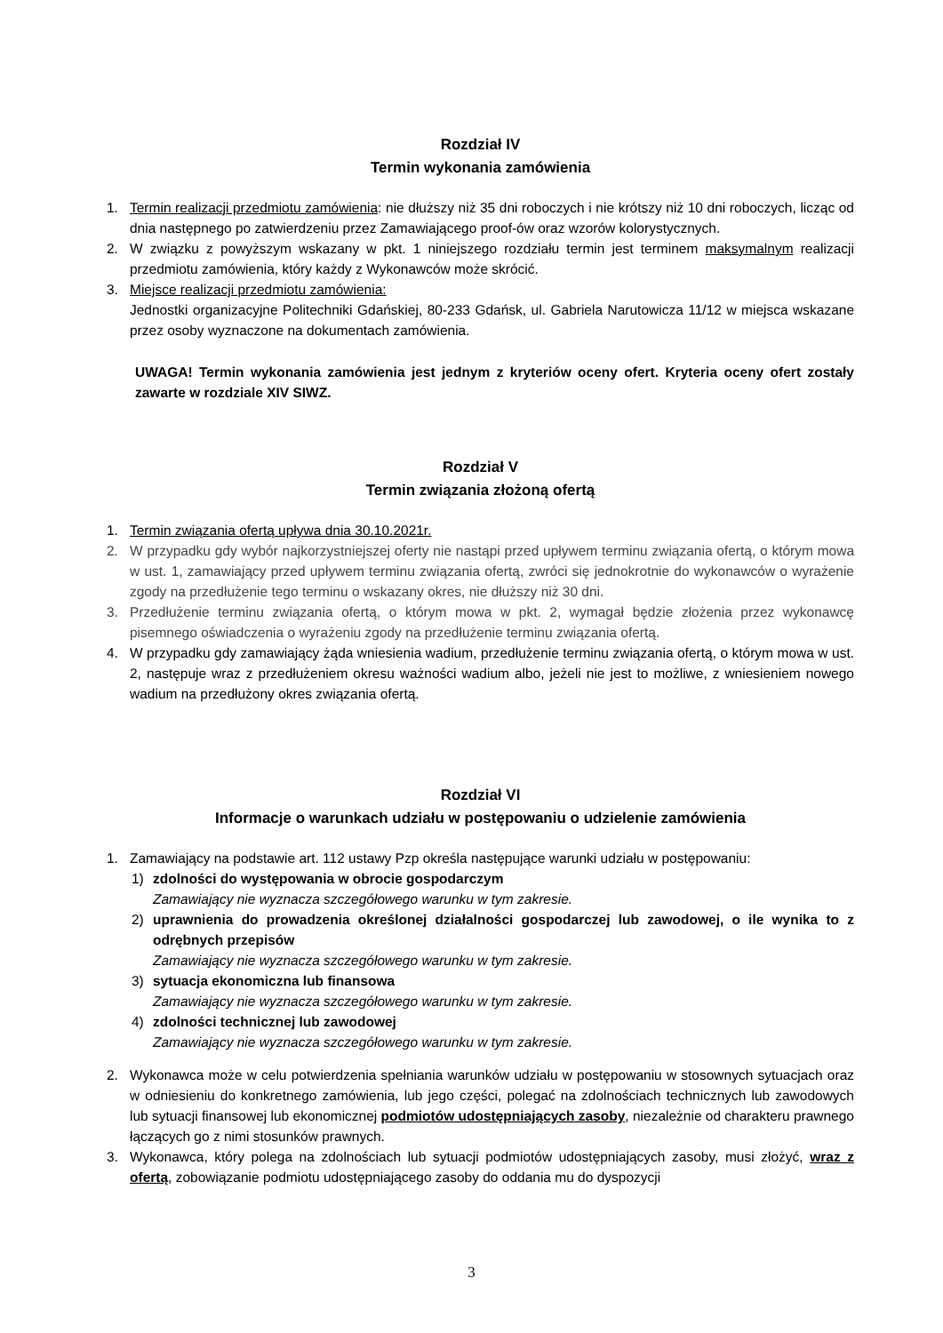Rozdział IV
Termin wykonania zamówienia
1. Termin realizacji przedmiotu zamówienia: nie dłuższy niż 35 dni roboczych i nie krótszy niż 10 dni roboczych, licząc od dnia następnego po zatwierdzeniu przez Zamawiającego proof-ów oraz wzorów kolorystycznych.
2. W związku z powyższym wskazany w pkt. 1 niniejszego rozdziału termin jest terminem maksymalnym realizacji przedmiotu zamówienia, który każdy z Wykonawców może skrócić.
3. Miejsce realizacji przedmiotu zamówienia:
Jednostki organizacyjne Politechniki Gdańskiej, 80-233 Gdańsk, ul. Gabriela Narutowicza 11/12 w miejsca wskazane przez osoby wyznaczone na dokumentach zamówienia.
UWAGA! Termin wykonania zamówienia jest jednym z kryteriów oceny ofert. Kryteria oceny ofert zostały zawarte w rozdziale XIV SIWZ.
Rozdział V
Termin związania złożoną ofertą
1. Termin związania ofertą upływa dnia 30.10.2021r.
2. W przypadku gdy wybór najkorzystniejszej oferty nie nastąpi przed upływem terminu związania ofertą, o którym mowa w ust. 1, zamawiający przed upływem terminu związania ofertą, zwróci się jednokrotnie do wykonawców o wyrażenie zgody na przedłużenie tego terminu o wskazany okres, nie dłuższy niż 30 dni.
3. Przedłużenie terminu związania ofertą, o którym mowa w pkt. 2, wymagał będzie złożenia przez wykonawcę pisemnego oświadczenia o wyrażeniu zgody na przedłużenie terminu związania ofertą.
4. W przypadku gdy zamawiający żąda wniesienia wadium, przedłużenie terminu związania ofertą, o którym mowa w ust. 2, następuje wraz z przedłużeniem okresu ważności wadium albo, jeżeli nie jest to możliwe, z wniesieniem nowego wadium na przedłużony okres związania ofertą.
Rozdział VI
Informacje o warunkach udziału w postępowaniu o udzielenie zamówienia
1. Zamawiający na podstawie art. 112 ustawy Pzp określa następujące warunki udziału w postępowaniu:
1) zdolności do występowania w obrocie gospodarczym
Zamawiający nie wyznacza szczegółowego warunku w tym zakresie.
2) uprawnienia do prowadzenia określonej działalności gospodarczej lub zawodowej, o ile wynika to z odrębnych przepisów
Zamawiający nie wyznacza szczegółowego warunku w tym zakresie.
3) sytuacja ekonomiczna lub finansowa
Zamawiający nie wyznacza szczegółowego warunku w tym zakresie.
4) zdolności technicznej lub zawodowej
Zamawiający nie wyznacza szczegółowego warunku w tym zakresie.
2. Wykonawca może w celu potwierdzenia spełniania warunków udziału w postępowaniu w stosownych sytuacjach oraz w odniesieniu do konkretnego zamówienia, lub jego części, polegać na zdolnościach technicznych lub zawodowych lub sytuacji finansowej lub ekonomicznej podmiotów udostępniających zasoby, niezależnie od charakteru prawnego łączących go z nimi stosunków prawnych.
3. Wykonawca, który polega na zdolnościach lub sytuacji podmiotów udostępniających zasoby, musi złożyć, wraz z ofertą, zobowiązanie podmiotu udostępniającego zasoby do oddania mu do dyspozycji
3